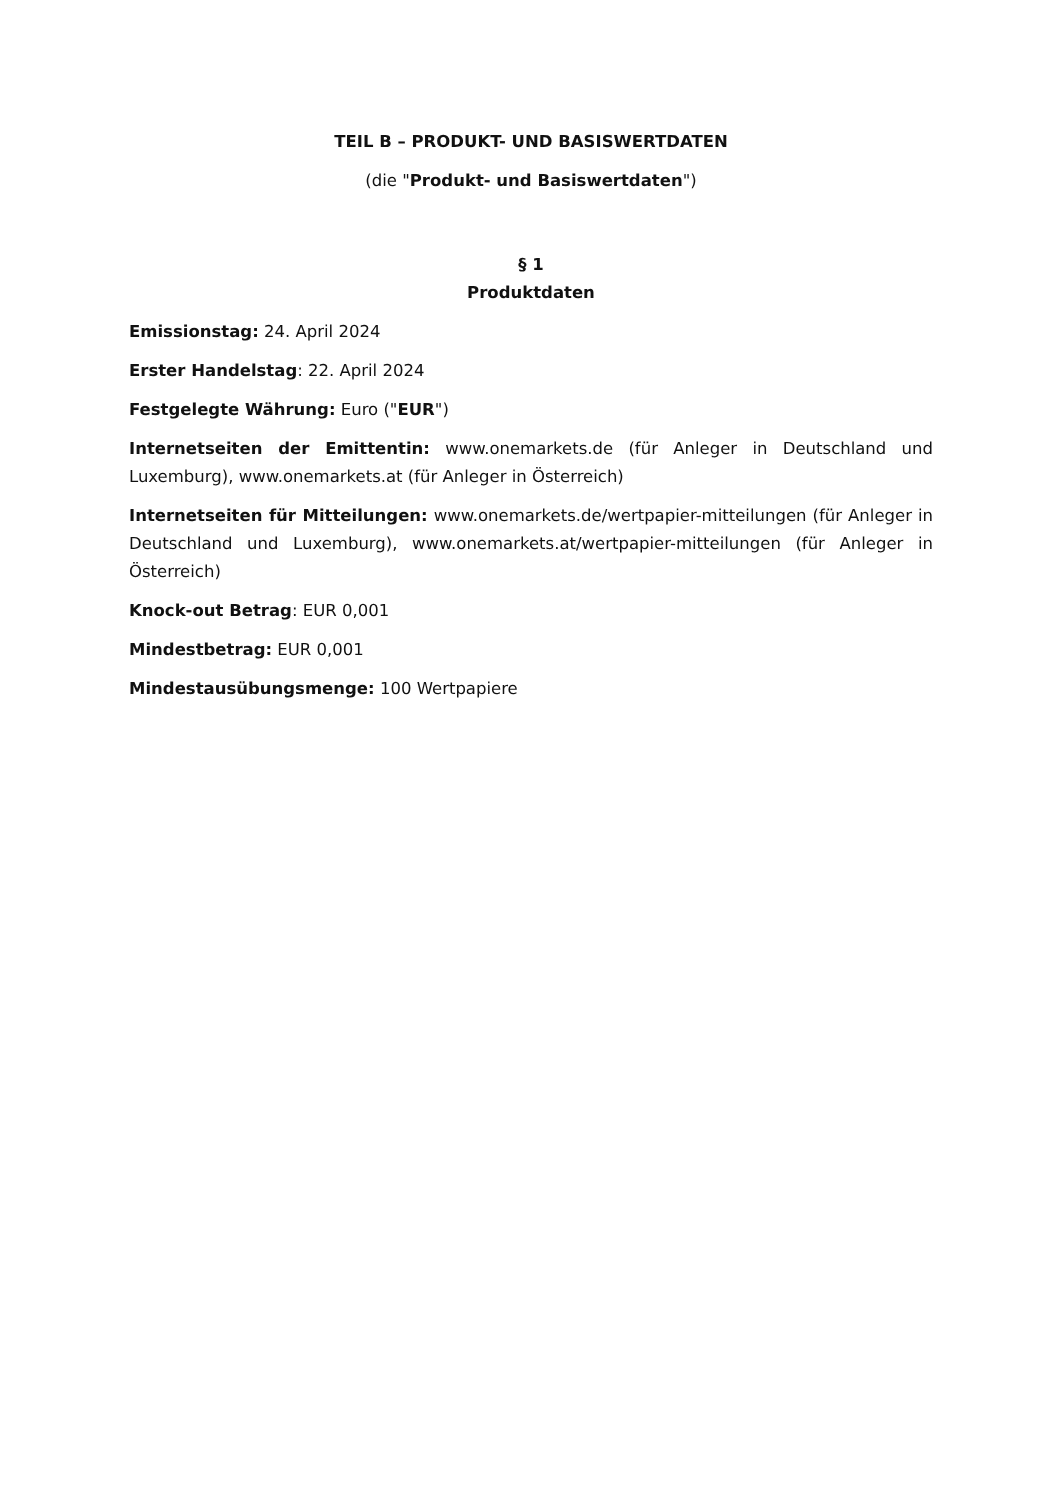TEIL B – PRODUKT- UND BASISWERTDATEN
(die "Produkt- und Basiswertdaten")
§ 1
Produktdaten
Emissionstag: 24. April 2024
Erster Handelstag: 22. April 2024
Festgelegte Währung: Euro ("EUR")
Internetseiten der Emittentin: www.onemarkets.de (für Anleger in Deutschland und Luxemburg), www.onemarkets.at (für Anleger in Österreich)
Internetseiten für Mitteilungen: www.onemarkets.de/wertpapier-mitteilungen (für Anleger in Deutschland und Luxemburg), www.onemarkets.at/wertpapier-mitteilungen (für Anleger in Österreich)
Knock-out Betrag: EUR 0,001
Mindestbetrag: EUR 0,001
Mindestausübungsmenge: 100 Wertpapiere